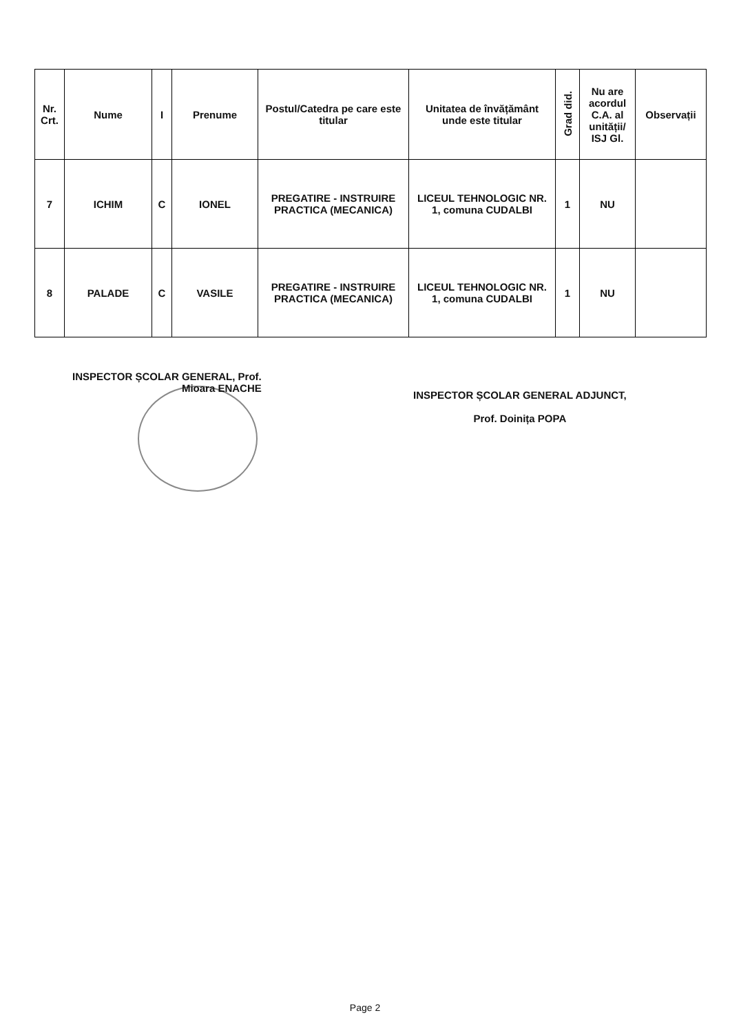| Nr. Crt. | Nume | I | Prenume | Postul/Catedra pe care este titular | Unitatea de învățământ unde este titular | Grad did. | Nu are acordul C.A. al unității/ ISJ Gl. | Observații |
| --- | --- | --- | --- | --- | --- | --- | --- | --- |
| 7 | ICHIM | C | IONEL | PREGATIRE - INSTRUIRE PRACTICA (MECANICA) | LICEUL TEHNOLOGIC NR. 1, comuna CUDALBI | 1 | NU | |
| 8 | PALADE | C | VASILE | PREGATIRE - INSTRUIRE PRACTICA (MECANICA) | LICEUL TEHNOLOGIC NR. 1, comuna CUDALBI | 1 | NU | |
INSPECTOR ȘCOLAR GENERAL, Prof.
Mioara ENACHE
INSPECTOR ȘCOLAR GENERAL ADJUNCT,
Prof. Doinița POPA
Page 2